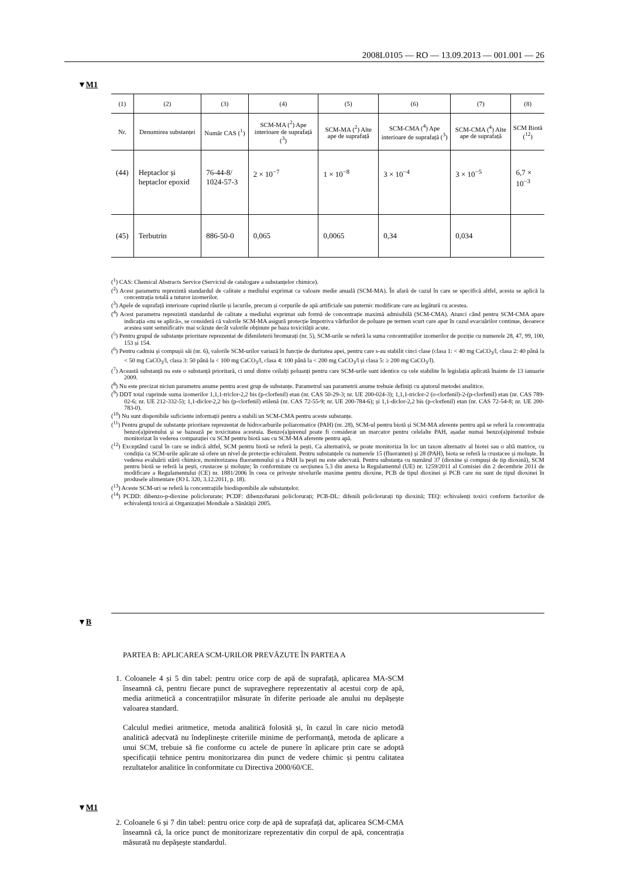2008L0105 — RO — 13.09.2013 — 001.001 — 26
▼M1
| (1) | (2) | (3) | (4) | (5) | (6) | (7) | (8) |
| --- | --- | --- | --- | --- | --- | --- | --- |
| Nr. | Denumirea substanței | Număr CAS (<sup>1</sup>) | SCM-MA (<sup>2</sup>) Ape interioare de suprafață (<sup>3</sup>) | SCM-MA (<sup>2</sup>) Alte ape de suprafață | SCM-CMA (<sup>4</sup>) Ape interioare de suprafață (<sup>3</sup>) | SCM-CMA (<sup>4</sup>) Alte ape de suprafață | SCM Biotă (<sup>12</sup>) |
| (44) | Heptaclor și heptaclor epoxid | 76-44-8/ 1024-57-3 | 2 × 10<sup>−7</sup> | 1 × 10<sup>−8</sup> | 3 × 10<sup>−4</sup> | 3 × 10<sup>−5</sup> | 6,7 × 10<sup>−3</sup> |
| (45) | Terbutrin | 886-50-0 | 0,065 | 0,0065 | 0,34 | 0,034 | |
(<sup>1</sup>) CAS: Chemical Abstracts Service (Serviciul de catalogare a substanțelor chimice).
(<sup>2</sup>) Acest parametru reprezintă standardul de calitate a mediului exprimat ca valoare medie anuală (SCM-MA). În afară de cazul în care se specifică altfel, acesta se aplică la concentrația totală a tuturor izomerilor.
(<sup>3</sup>) Apele de suprafață interioare cuprind râurile și lacurile, precum și corpurile de apă artificiale sau puternic modificate care au legătură cu acestea.
(<sup>4</sup>) Acest parametru reprezintă standardul de calitate a mediului exprimat sub formă de concentrație maximă admisibilă (SCM-CMA). Atunci când pentru SCM-CMA apare indicația «nu se aplică», se consideră că valorile SCM-MA asigură protecție împotriva vârfurilor de poluare pe termen scurt care apar în cazul evacuărilor continue, deoarece acestea sunt semnificativ mai scăzute decât valorile obținute pe baza toxicității acute.
(<sup>5</sup>) Pentru grupul de substanțe prioritare reprezentat de difenileterii bromurați (nr. 5), SCM-urile se referă la suma concentrațiilor izomerilor de poziție cu numerele 28, 47, 99, 100, 153 și 154.
(<sup>6</sup>) Pentru cadmiu și compușii săi (nr. 6), valorile SCM-urilor variază în funcție de duritatea apei, pentru care s-au stabilit cinci clase (clasa 1: < 40 mg CaCO<sub>3</sub>/l, clasa 2: 40 până la < 50 mg CaCO<sub>3</sub>/l, clasa 3: 50 până la < 100 mg CaCO<sub>3</sub>/l, clasa 4: 100 până la < 200 mg CaCO<sub>3</sub>/l și clasa 5: ≥ 200 mg CaCO<sub>3</sub>/l).
(<sup>7</sup>) Această substanță nu este o substanță prioritară, ci unul dintre ceilalți poluanți pentru care SCM-urile sunt identice cu cele stabilite în legislația aplicată înainte de 13 ianuarie 2009.
(<sup>8</sup>) Nu este precizat niciun parametru anume pentru acest grup de substanțe. Parametrul sau parametrii anume trebuie definiți cu ajutorul metodei analitice.
(<sup>9</sup>) DDT total cuprinde suma izomerilor 1,1,1-triclor-2,2 bis (p-clorfenil) etan (nr. CAS 50-29-3; nr. UE 200-024-3); 1,1,1-triclor-2 (o-clorfenil)-2-(p-clorfenil) etan (nr. CAS 789-02-6; nr. UE 212-332-5); 1,1-diclor-2,2 bis (p-clorfenil) etilenă (nr. CAS 72-55-9; nr. UE 200-784-6); și 1,1-diclor-2,2 bis (p-clorfenil) etan (nr. CAS 72-54-8; nr. UE 200-783-0).
(<sup>10</sup>) Nu sunt disponibile suficiente informații pentru a stabili un SCM-CMA pentru aceste substanțe.
(<sup>11</sup>) Pentru grupul de substanțe prioritare reprezentat de hidrocarburile poliaromatice (PAH) (nr. 28), SCM-ul pentru biotă și SCM-MA aferente pentru apă se referă la concentrația benzo(a)pirenului și se bazează pe toxicitatea acestuia. Benzo(a)pirenul poate fi considerat un marcator pentru celelalte PAH, așadar numai benzo(a)pirenul trebuie monitorizat în vederea comparației cu SCM pentru biotă sau cu SCM-MA aferente pentru apă.
(<sup>12</sup>) Exceptând cazul în care se indică altfel, SCM pentru biotă se referă la pești. Ca alternativă, se poate monitoriza în loc un taxon alternativ al biotei sau o altă matrice, cu condiția ca SCM-urile aplicate să ofere un nivel de protecție echivalent. Pentru substanțele cu numerele 15 (fluoranten) și 28 (PAH), biota se referă la crustacee și moluște. În vederea evaluării stării chimice, monitorizarea fluorantenului și a PAH la pești nu este adecvată. Pentru substanța cu numărul 37 (dioxine și compuși de tip dioxină), SCM pentru biotă se referă la pești, crustacee și moluște; în conformitate cu secțiunea 5.3 din anexa la Regulamentul (UE) nr. 1259/2011 al Comisiei din 2 decembrie 2011 de modificare a Regulamentului (CE) nr. 1881/2006 în ceea ce privește nivelurile maxime pentru dioxine, PCB de tipul dioxinei și PCB care nu sunt de tipul dioxinei în produsele alimentare (JO L 320, 3.12.2011, p. 18).
(<sup>13</sup>) Aceste SCM-uri se referă la concentrațiile biodisponibile ale substanțelor.
(<sup>14</sup>) PCDD: dibenzo-p-dioxine policlorurate; PCDF: dibenzofurani policlorurați; PCB-DL: difenili policlorurați tip dioxină; TEQ: echivalenți toxici conform factorilor de echivalență toxică ai Organizației Mondiale a Sănătății 2005.
▼B
PARTEA B: APLICAREA SCM-URILOR PREVĂZUTE ÎN PARTEA A
1. Coloanele 4 și 5 din tabel: pentru orice corp de apă de suprafață, aplicarea MA-SCM înseamnă că, pentru fiecare punct de supraveghere reprezentativ al acestui corp de apă, media aritmetică a concentrațiilor măsurate în diferite perioade ale anului nu depășește valoarea standard.
Calculul mediei aritmetice, metoda analitică folosită și, în cazul în care nicio metodă analitică adecvată nu îndeplinește criteriile minime de performanță, metoda de aplicare a unui SCM, trebuie să fie conforme cu actele de punere în aplicare prin care se adoptă specificații tehnice pentru monitorizarea din punct de vedere chimic și pentru calitatea rezultatelor analitice în conformitate cu Directiva 2000/60/CE.
▼M1
2. Coloanele 6 și 7 din tabel: pentru orice corp de apă de suprafață dat, aplicarea SCM-CMA înseamnă că, la orice punct de monitorizare reprezentativ din corpul de apă, concentrația măsurată nu depășește standardul.